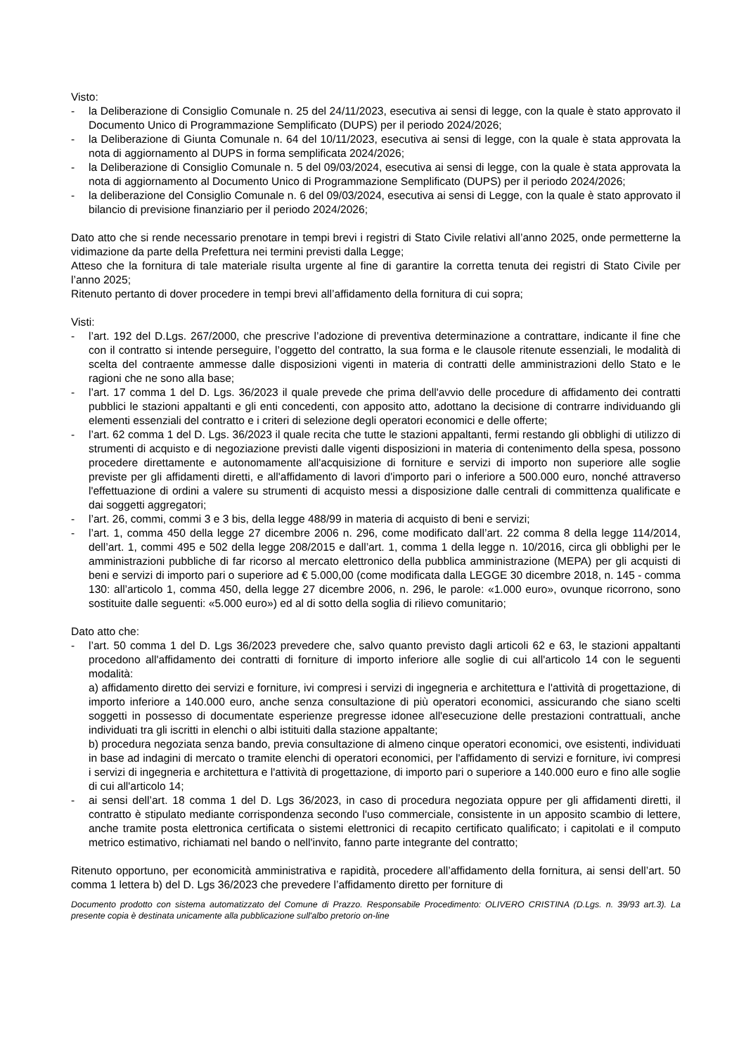Visto:
- la Deliberazione di Consiglio Comunale n. 25 del 24/11/2023, esecutiva ai sensi di legge, con la quale è stato approvato il Documento Unico di Programmazione Semplificato (DUPS) per il periodo 2024/2026;
- la Deliberazione di Giunta Comunale n. 64 del 10/11/2023, esecutiva ai sensi di legge, con la quale è stata approvata la nota di aggiornamento al DUPS in forma semplificata 2024/2026;
- la Deliberazione di Consiglio Comunale n. 5 del 09/03/2024, esecutiva ai sensi di legge, con la quale è stata approvata la nota di aggiornamento al Documento Unico di Programmazione Semplificato (DUPS) per il periodo 2024/2026;
- la deliberazione del Consiglio Comunale n. 6 del 09/03/2024, esecutiva ai sensi di Legge, con la quale è stato approvato il bilancio di previsione finanziario per il periodo 2024/2026;
Dato atto che si rende necessario prenotare in tempi brevi i registri di Stato Civile relativi all’anno 2025, onde permetterne la vidimazione da parte della Prefettura nei termini previsti dalla Legge;
Atteso che la fornitura di tale materiale risulta urgente al fine di garantire la corretta tenuta dei registri di Stato Civile per l’anno 2025;
Ritenuto pertanto di dover procedere in tempi brevi all’affidamento della fornitura di cui sopra;
Visti:
- l’art. 192 del D.Lgs. 267/2000, che prescrive l’adozione di preventiva determinazione a contrattare, indicante il fine che con il contratto si intende perseguire, l’oggetto del contratto, la sua forma e le clausole ritenute essenziali, le modalità di scelta del contraente ammesse dalle disposizioni vigenti in materia di contratti delle amministrazioni dello Stato e le ragioni che ne sono alla base;
- l’art. 17 comma 1 del D. Lgs. 36/2023 il quale prevede che prima dell'avvio delle procedure di affidamento dei contratti pubblici le stazioni appaltanti e gli enti concedenti, con apposito atto, adottano la decisione di contrarre individuando gli elementi essenziali del contratto e i criteri di selezione degli operatori economici e delle offerte;
- l’art. 62 comma 1 del D. Lgs. 36/2023 il quale recita che tutte le stazioni appaltanti, fermi restando gli obblighi di utilizzo di strumenti di acquisto e di negoziazione previsti dalle vigenti disposizioni in materia di contenimento della spesa, possono procedere direttamente e autonomamente all'acquisizione di forniture e servizi di importo non superiore alle soglie previste per gli affidamenti diretti, e all'affidamento di lavori d'importo pari o inferiore a 500.000 euro, nonché attraverso l'effettuazione di ordini a valere su strumenti di acquisto messi a disposizione dalle centrali di committenza qualificate e dai soggetti aggregatori;
- l’art. 26, commi, commi 3 e 3 bis, della legge 488/99 in materia di acquisto di beni e servizi;
- l’art. 1, comma 450 della legge 27 dicembre 2006 n. 296, come modificato dall’art. 22 comma 8 della legge 114/2014, dell’art. 1, commi 495 e 502 della legge 208/2015 e dall’art. 1, comma 1 della legge n. 10/2016, circa gli obblighi per le amministrazioni pubbliche di far ricorso al mercato elettronico della pubblica amministrazione (MEPA) per gli acquisti di beni e servizi di importo pari o superiore ad € 5.000,00 (come modificata dalla LEGGE 30 dicembre 2018, n. 145 - comma 130: all’articolo 1, comma 450, della legge 27 dicembre 2006, n. 296, le parole: «1.000 euro», ovunque ricorrono, sono sostituite dalle seguenti: «5.000 euro») ed al di sotto della soglia di rilievo comunitario;
Dato atto che:
- l’art. 50 comma 1 del D. Lgs 36/2023 prevedere che, salvo quanto previsto dagli articoli 62 e 63, le stazioni appaltanti procedono all'affidamento dei contratti di forniture di importo inferiore alle soglie di cui all'articolo 14 con le seguenti modalità:
a) affidamento diretto dei servizi e forniture, ivi compresi i servizi di ingegneria e architettura e l'attività di progettazione, di importo inferiore a 140.000 euro, anche senza consultazione di più operatori economici, assicurando che siano scelti soggetti in possesso di documentate esperienze pregresse idonee all'esecuzione delle prestazioni contrattuali, anche individuati tra gli iscritti in elenchi o albi istituiti dalla stazione appaltante;
b) procedura negoziata senza bando, previa consultazione di almeno cinque operatori economici, ove esistenti, individuati in base ad indagini di mercato o tramite elenchi di operatori economici, per l'affidamento di servizi e forniture, ivi compresi i servizi di ingegneria e architettura e l'attività di progettazione, di importo pari o superiore a 140.000 euro e fino alle soglie di cui all'articolo 14;
- ai sensi dell’art. 18 comma 1 del D. Lgs 36/2023, in caso di procedura negoziata oppure per gli affidamenti diretti, il contratto è stipulato mediante corrispondenza secondo l'uso commerciale, consistente in un apposito scambio di lettere, anche tramite posta elettronica certificata o sistemi elettronici di recapito certificato qualificato; i capitolati e il computo metrico estimativo, richiamati nel bando o nell'invito, fanno parte integrante del contratto;
Ritenuto opportuno, per economicità amministrativa e rapidità, procedere all’affidamento della fornitura, ai sensi dell’art. 50 comma 1 lettera b) del D. Lgs 36/2023 che prevedere l’affidamento diretto per forniture di
Documento prodotto con sistema automatizzato del Comune di Prazzo. Responsabile Procedimento: OLIVERO CRISTINA (D.Lgs. n. 39/93 art.3). La presente copia è destinata unicamente alla pubblicazione sull'albo pretorio on-line